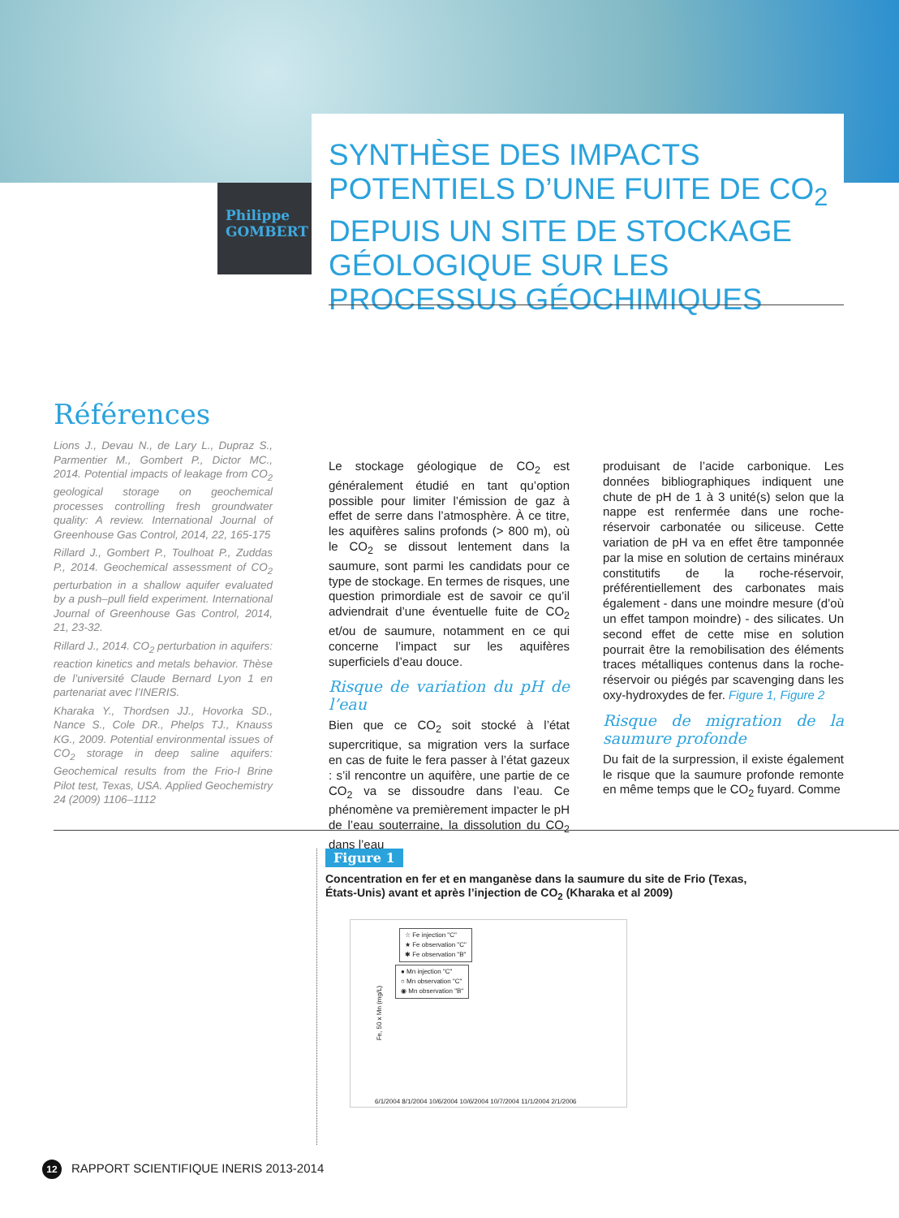Philippe
GOMBERT
SYNTHÈSE DES IMPACTS POTENTIELS D’UNE FUITE DE CO<sub>2</sub> DEPUIS UN SITE DE STOCKAGE GÉOLOGIQUE SUR LES PROCESSUS GÉOCHIMIQUES
Références
Lions J., Devau N., de Lary L., Dupraz S., Parmentier M., Gombert P., Dictor MC., 2014. Potential impacts of leakage from CO<sub>2</sub> geological storage on geochemical processes controlling fresh groundwater quality: A review. International Journal of Greenhouse Gas Control, 2014, 22, 165-175
Rillard J., Gombert P., Toulhoat P., Zuddas P., 2014. Geochemical assessment of CO<sub>2</sub> perturbation in a shallow aquifer evaluated by a push–pull field experiment. International Journal of Greenhouse Gas Control, 2014, 21, 23-32.
Rillard J., 2014. CO<sub>2</sub> perturbation in aquifers: reaction kinetics and metals behavior. Thèse de l’université Claude Bernard Lyon 1 en partenariat avec l’INERIS.
Kharaka Y., Thordsen JJ., Hovorka SD., Nance S., Cole DR., Phelps TJ., Knauss KG., 2009. Potential environmental issues of CO<sub>2</sub> storage in deep saline aquifers: Geochemical results from the Frio-I Brine Pilot test, Texas, USA. Applied Geochemistry 24 (2009) 1106–1112
Le stockage géologique de CO<sub>2</sub> est généralement étudié en tant qu’option possible pour limiter l’émission de gaz à effet de serre dans l’atmosphère. À ce titre, les aquifères salins profonds (> 800 m), où le CO<sub>2</sub> se dissout lentement dans la saumure, sont parmi les candidats pour ce type de stockage. En termes de risques, une question primordiale est de savoir ce qu’il adviendrait d’une éventuelle fuite de CO<sub>2</sub> et/ou de saumure, notamment en ce qui concerne l’impact sur les aquifères superficiels d’eau douce.
Risque de variation du pH de l’eau
Bien que ce CO<sub>2</sub> soit stocké à l’état supercritique, sa migration vers la surface en cas de fuite le fera passer à l’état gazeux : s’il rencontre un aquifère, une partie de ce CO<sub>2</sub> va se dissoudre dans l’eau. Ce phénomène va premièrement impacter le pH de l’eau souterraine, la dissolution du CO<sub>2</sub> dans l’eau
produisant de l’acide carbonique. Les données bibliographiques indiquent une chute de pH de 1 à 3 unité(s) selon que la nappe est renfermée dans une roche-réservoir carbonatée ou siliceuse. Cette variation de pH va en effet être tamponnée par la mise en solution de certains minéraux constitutifs de la roche-réservoir, préférentiellement des carbonates mais également - dans une moindre mesure (d’où un effet tampon moindre) - des silicates. Un second effet de cette mise en solution pourrait être la remobilisation des éléments traces métalliques contenus dans la roche-réservoir ou piégés par scavenging dans les oxy-hydroxydes de fer. Figure 1, Figure 2
Risque de migration de la saumure profonde
Du fait de la surpression, il existe également le risque que la saumure profonde remonte en même temps que le CO<sub>2</sub> fuyard. Comme
Figure 1
Concentration en fer et en manganèse dans la saumure du site de Frio (Texas, États-Unis) avant et après l’injection de CO<sub>2</sub> (Kharaka et al 2009)
☆ Fe injection "C"
★ Fe observation "C"
✱ Fe observation "B"
● Mn injection "C"
○ Mn observation "C"
◉ Mn observation "B"
Fe, 50 x Mn (mg/L)
6/1/2004 8/1/2004 10/6/2004 10/6/2004 10/7/2004 11/1/2004 2/1/2006
12 RAPPORT SCIENTIFIQUE INERIS 2013-2014